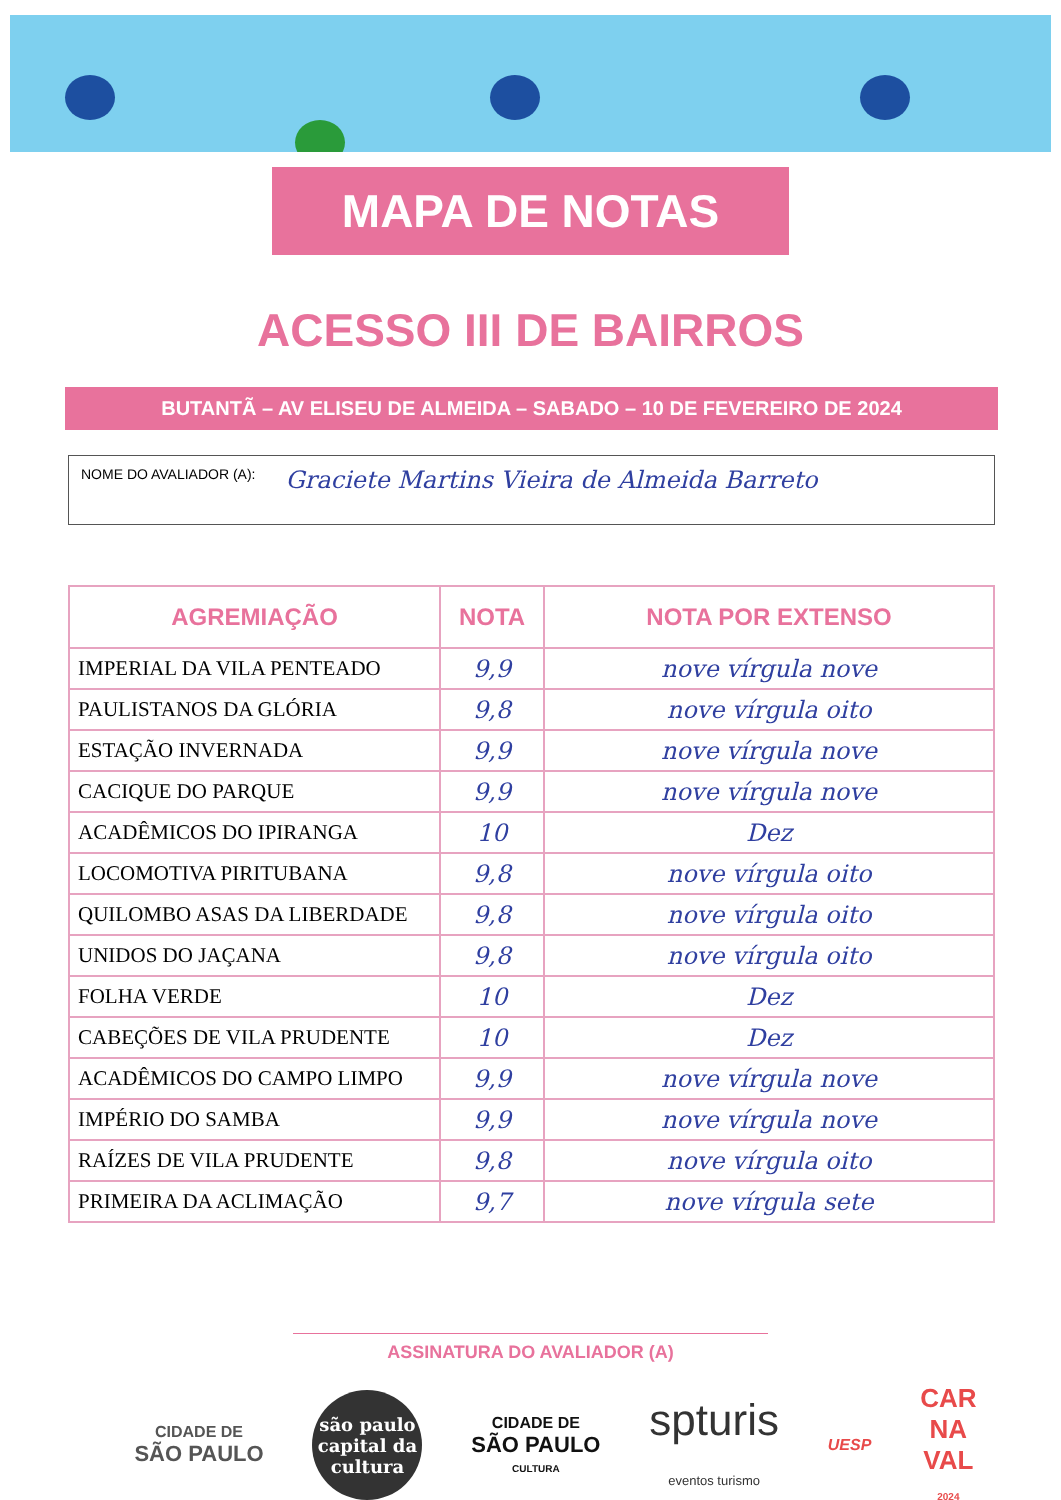MAPA DE NOTAS
ACESSO III DE BAIRROS
BUTANTÃ – AV ELISEU DE ALMEIDA – SABADO – 10 DE FEVEREIRO DE 2024
NOME DO AVALIADOR (A): Graciete Martins Vieira de Almeida Barreto
| AGREMIAÇÃO | NOTA | NOTA POR EXTENSO |
| --- | --- | --- |
| IMPERIAL DA VILA PENTEADO | 9,9 | nove vírgula nove |
| PAULISTANOS DA GLÓRIA | 9,8 | nove vírgula oito |
| ESTAÇÃO INVERNADA | 9,9 | nove vírgula nove |
| CACIQUE DO PARQUE | 9,9 | nove vírgula nove |
| ACADÊMICOS DO IPIRANGA | 10 | Dez |
| LOCOMOTIVA PIRITUBANA | 9,8 | nove vírgula oito |
| QUILOMBO ASAS DA LIBERDADE | 9,8 | nove vírgula oito |
| UNIDOS DO JAÇANA | 9,8 | nove vírgula oito |
| FOLHA VERDE | 10 | Dez |
| CABEÇÕES DE VILA PRUDENTE | 10 | Dez |
| ACADÊMICOS DO CAMPO LIMPO | 9,9 | nove vírgula nove |
| IMPÉRIO DO SAMBA | 9,9 | nove vírgula nove |
| RAÍZES DE VILA PRUDENTE | 9,8 | nove vírgula oito |
| PRIMEIRA DA ACLIMAÇÃO | 9,7 | nove vírgula sete |
ASSINATURA DO AVALIADOR (A)
CIDADE DE
SÃO PAULO
são paulo capital da cultura
CIDADE DE
SÃO PAULO
CULTURA
spturis
eventos turismo
UESP
CAR
NA
VAL
2024